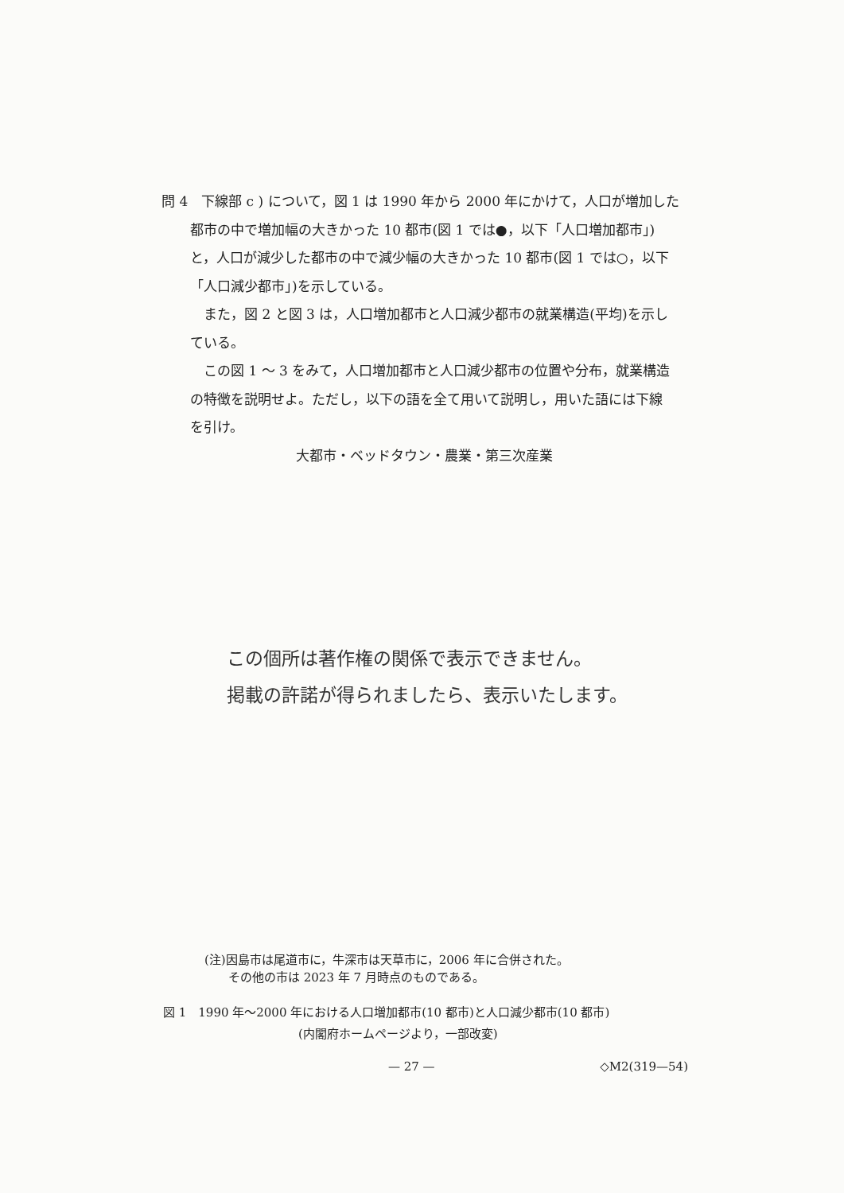問 4　下線部 c ) について，図 1 は 1990 年から 2000 年にかけて，人口が増加した
都市の中で増加幅の大きかった 10 都市(図 1 では●，以下「人口増加都市」)
と，人口が減少した都市の中で減少幅の大きかった 10 都市(図 1 では○，以下
「人口減少都市」)を示している。
　また，図 2 と図 3 は，人口増加都市と人口減少都市の就業構造(平均)を示し
ている。
　この図 1 ～ 3 をみて，人口増加都市と人口減少都市の位置や分布，就業構造
の特徴を説明せよ。ただし，以下の語を全て用いて説明し，用いた語には下線
を引け。
大都市・ベッドタウン・農業・第三次産業
この個所は著作権の関係で表示できません。
掲載の許諾が得られましたら、表示いたします。
(注)因島市は尾道市に，牛深市は天草市に，2006 年に合併された。
　　その他の市は 2023 年 7 月時点のものである。
図 1　1990 年～2000 年における人口増加都市(10 都市)と人口減少都市(10 都市)
(内閣府ホームページより，一部改変)
— 27 — ◇M2(319—54)